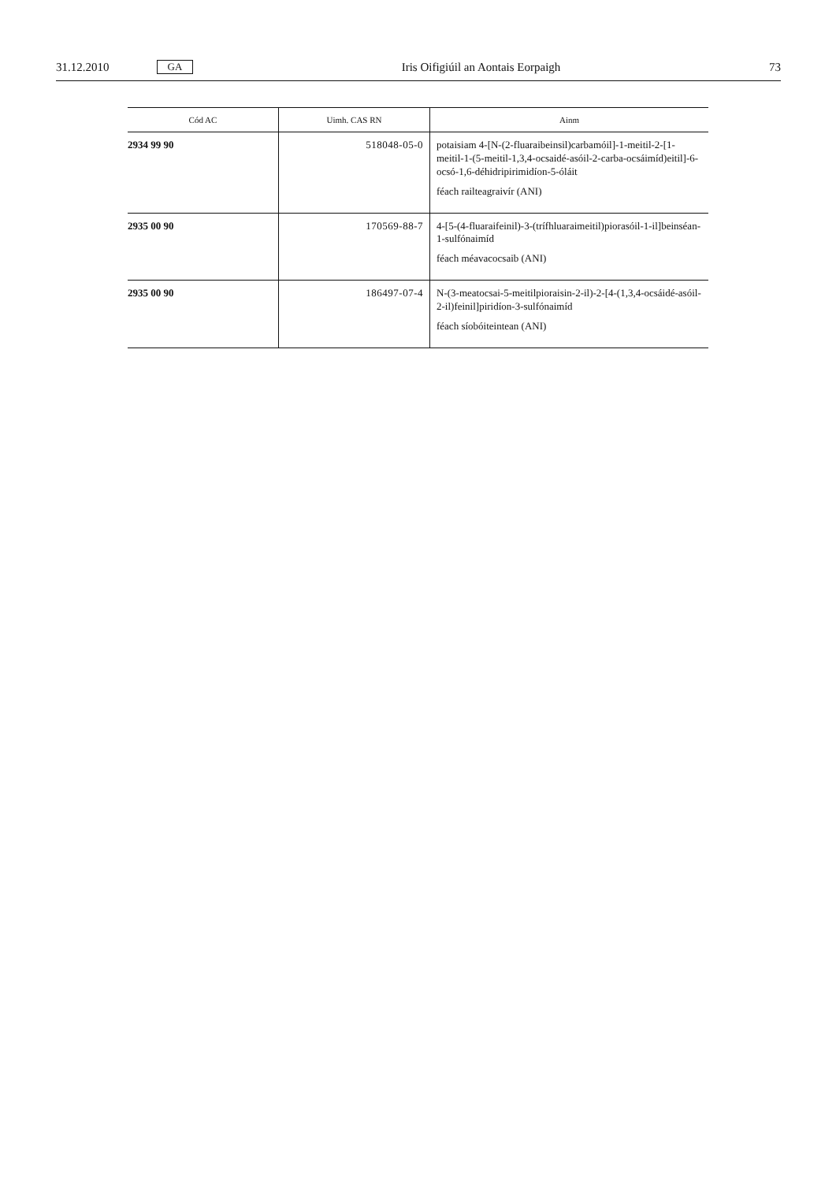31.12.2010 GA Iris Oifigiúil an Aontais Eorpaigh 73
| Cód AC | Uimh. CAS RN | Ainm |
| --- | --- | --- |
| 2934 99 90 | 518048-05-0 | potaisiam 4-[N-(2-fluaraibeinsil)carbamóil]-1-meitil-2-[1-meitil-1-(5-meitil-1,3,4-ocsaidé-asóil-2-carba-ocsáimíd)eitil]-6-ocsó-1,6-déhidripirimidíon-5-óláit féach railteagraivír (ANI) |
| 2935 00 90 | 170569-88-7 | 4-[5-(4-fluaraifeinil)-3-(trífhluaraimeitil)piorasóil-1-il]beinséan-1-sulfónaimíd féach méavacocsaib (ANI) |
| 2935 00 90 | 186497-07-4 | N-(3-meatocsai-5-meitilpioraisin-2-il)-2-[4-(1,3,4-ocsáidé-asóil-2-il)feinil]piridíon-3-sulfónaimíd féach síobóiteintean (ANI) |